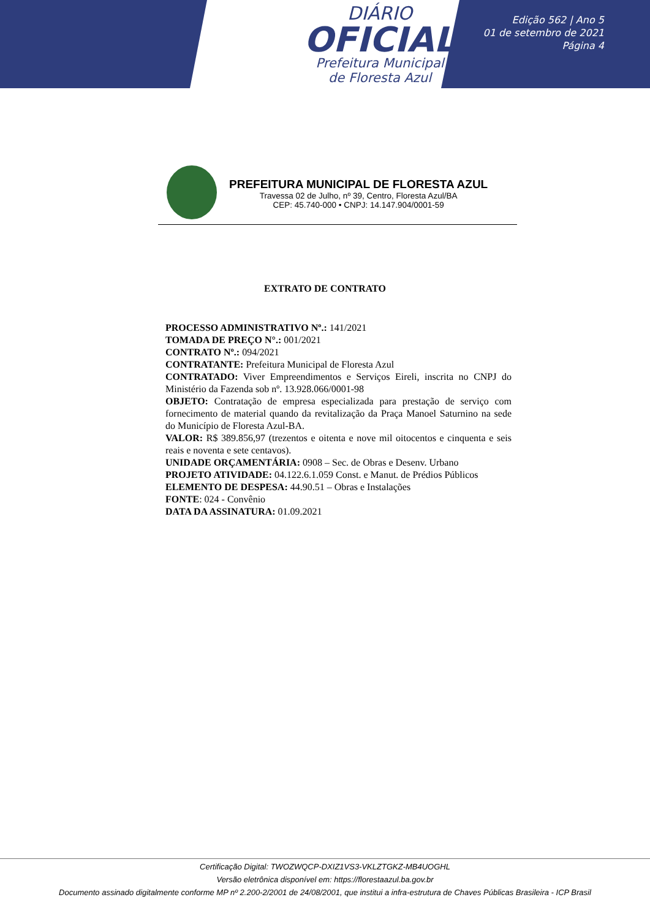DIÁRIO
OFICIAL
Prefeitura Municipal
de Floresta Azul
Edição 562 | Ano 5
01 de setembro de 2021
Página 4
PREFEITURA MUNICIPAL DE FLORESTA AZUL
Travessa 02 de Julho, nº 39, Centro, Floresta Azul/BA
CEP: 45.740-000 • CNPJ: 14.147.904/0001-59
EXTRATO DE CONTRATO
PROCESSO ADMINISTRATIVO Nº.: 141/2021
TOMADA DE PREÇO N°.: 001/2021
CONTRATO Nº.: 094/2021
CONTRATANTE: Prefeitura Municipal de Floresta Azul
CONTRATADO: Viver Empreendimentos e Serviços Eireli, inscrita no CNPJ do Ministério da Fazenda sob nº. 13.928.066/0001-98
OBJETO: Contratação de empresa especializada para prestação de serviço com fornecimento de material quando da revitalização da Praça Manoel Saturnino na sede do Município de Floresta Azul-BA.
VALOR: R$ 389.856,97 (trezentos e oitenta e nove mil oitocentos e cinquenta e seis reais e noventa e sete centavos).
UNIDADE ORÇAMENTÁRIA: 0908 – Sec. de Obras e Desenv. Urbano
PROJETO ATIVIDADE: 04.122.6.1.059 Const. e Manut. de Prédios Públicos
ELEMENTO DE DESPESA: 44.90.51 – Obras e Instalações
FONTE: 024 - Convênio
DATA DA ASSINATURA: 01.09.2021
Certificação Digital: TWOZWQCP-DXIZ1VS3-VKLZTGKZ-MB4UOGHL
Versão eletrônica disponível em: https://florestaazul.ba.gov.br
Documento assinado digitalmente conforme MP nº 2.200-2/2001 de 24/08/2001, que institui a infra-estrutura de Chaves Públicas Brasileira - ICP Brasil